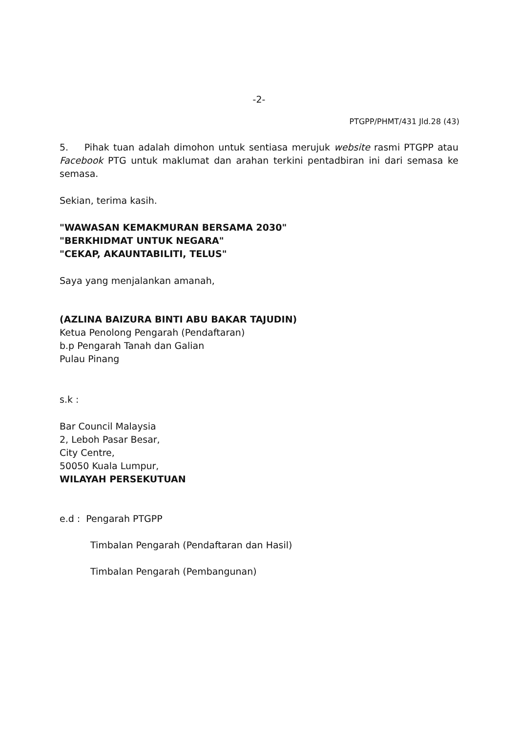-2-
PTGPP/PHMT/431 Jld.28 (43)
5. Pihak tuan adalah dimohon untuk sentiasa merujuk website rasmi PTGPP atau Facebook PTG untuk maklumat dan arahan terkini pentadbiran ini dari semasa ke semasa.
Sekian, terima kasih.
"WAWASAN KEMAKMURAN BERSAMA 2030"
"BERKHIDMAT UNTUK NEGARA"
"CEKAP, AKAUNTABILITI, TELUS"
Saya yang menjalankan amanah,
(AZLINA BAIZURA BINTI ABU BAKAR TAJUDIN)
Ketua Penolong Pengarah (Pendaftaran)
b.p Pengarah Tanah dan Galian
Pulau Pinang
s.k :
Bar Council Malaysia
2, Leboh Pasar Besar,
City Centre,
50050 Kuala Lumpur,
WILAYAH PERSEKUTUAN
e.d : Pengarah PTGPP
Timbalan Pengarah (Pendaftaran dan Hasil)
Timbalan Pengarah (Pembangunan)